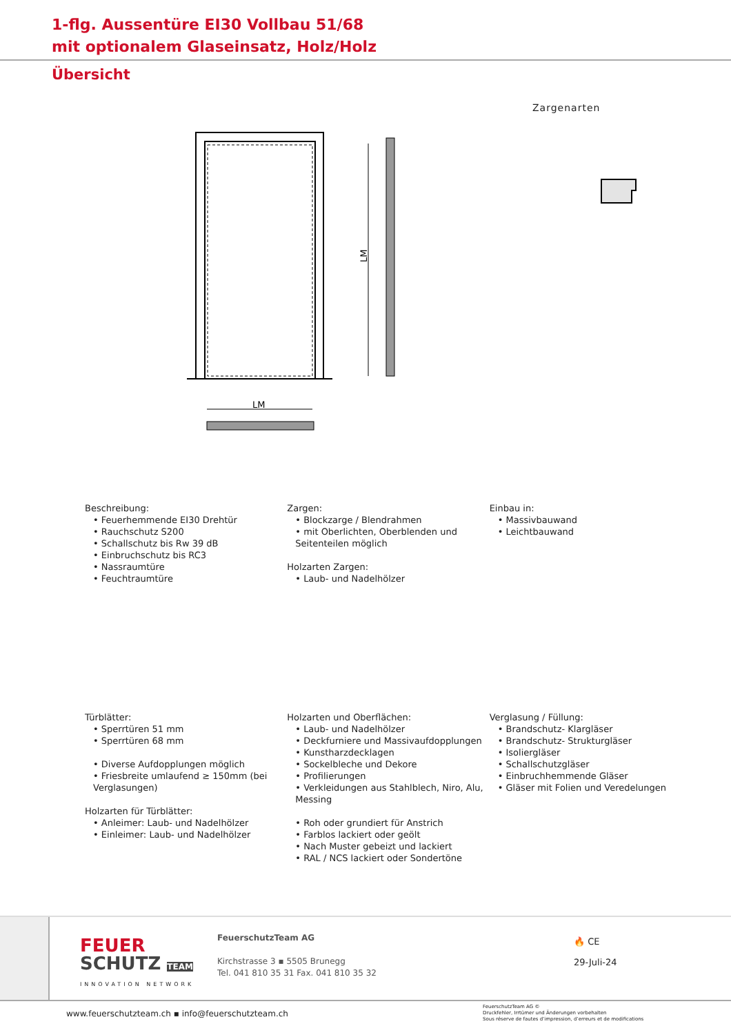1-flg. Aussentüre EI30 Vollbau 51/68
mit optionalem Glaseinsatz, Holz/Holz
Übersicht
Zargenarten
LM
LM
Beschreibung:
• Feuerhemmende EI30 Drehtür
• Rauchschutz S200
• Schallschutz bis Rw 39 dB
• Einbruchschutz bis RC3
• Nassraumtüre
• Feuchtraumtüre
Zargen:
• Blockzarge / Blendrahmen
• mit Oberlichten, Oberblenden und Seitenteilen möglich
Holzarten Zargen:
• Laub- und Nadelhölzer
Einbau in:
• Massivbauwand
• Leichtbauwand
Türblätter:
• Sperrtüren 51 mm
• Sperrtüren 68 mm
• Diverse Aufdopplungen möglich
• Friesbreite umlaufend ≥ 150mm (bei Verglasungen)
Holzarten für Türblätter:
• Anleimer: Laub- und Nadelhölzer
• Einleimer: Laub- und Nadelhölzer
Holzarten und Oberflächen:
• Laub- und Nadelhölzer
• Deckfurniere und Massivaufdopplungen
• Kunstharzdecklagen
• Sockelbleche und Dekore
• Profilierungen
• Verkleidungen aus Stahlblech, Niro, Alu, Messing
• Roh oder grundiert für Anstrich
• Farblos lackiert oder geölt
• Nach Muster gebeizt und lackiert
• RAL / NCS lackiert oder Sondertöne
Verglasung / Füllung:
• Brandschutz- Klargläser
• Brandschutz- Strukturgläser
• Isoliergläser
• Schallschutzgläser
• Einbruchhemmende Gläser
• Gläser mit Folien und Veredelungen
FEUER
SCHUTZ TEAM
INNOVATION NETWORK
FeuerschutzTeam AG
Kirchstrasse 3 ▪ 5505 Brunegg
Tel. 041 810 35 31 Fax. 041 810 35 32
🔥 CE
29-Juli-24
www.feuerschutzteam.ch ▪ info@feuerschutzteam.ch
FeuerschutzTeam AG ©
Druckfehler, Irrtümer und Änderungen vorbehalten
Sous réserve de fautes d’impression, d’erreurs et de modifications